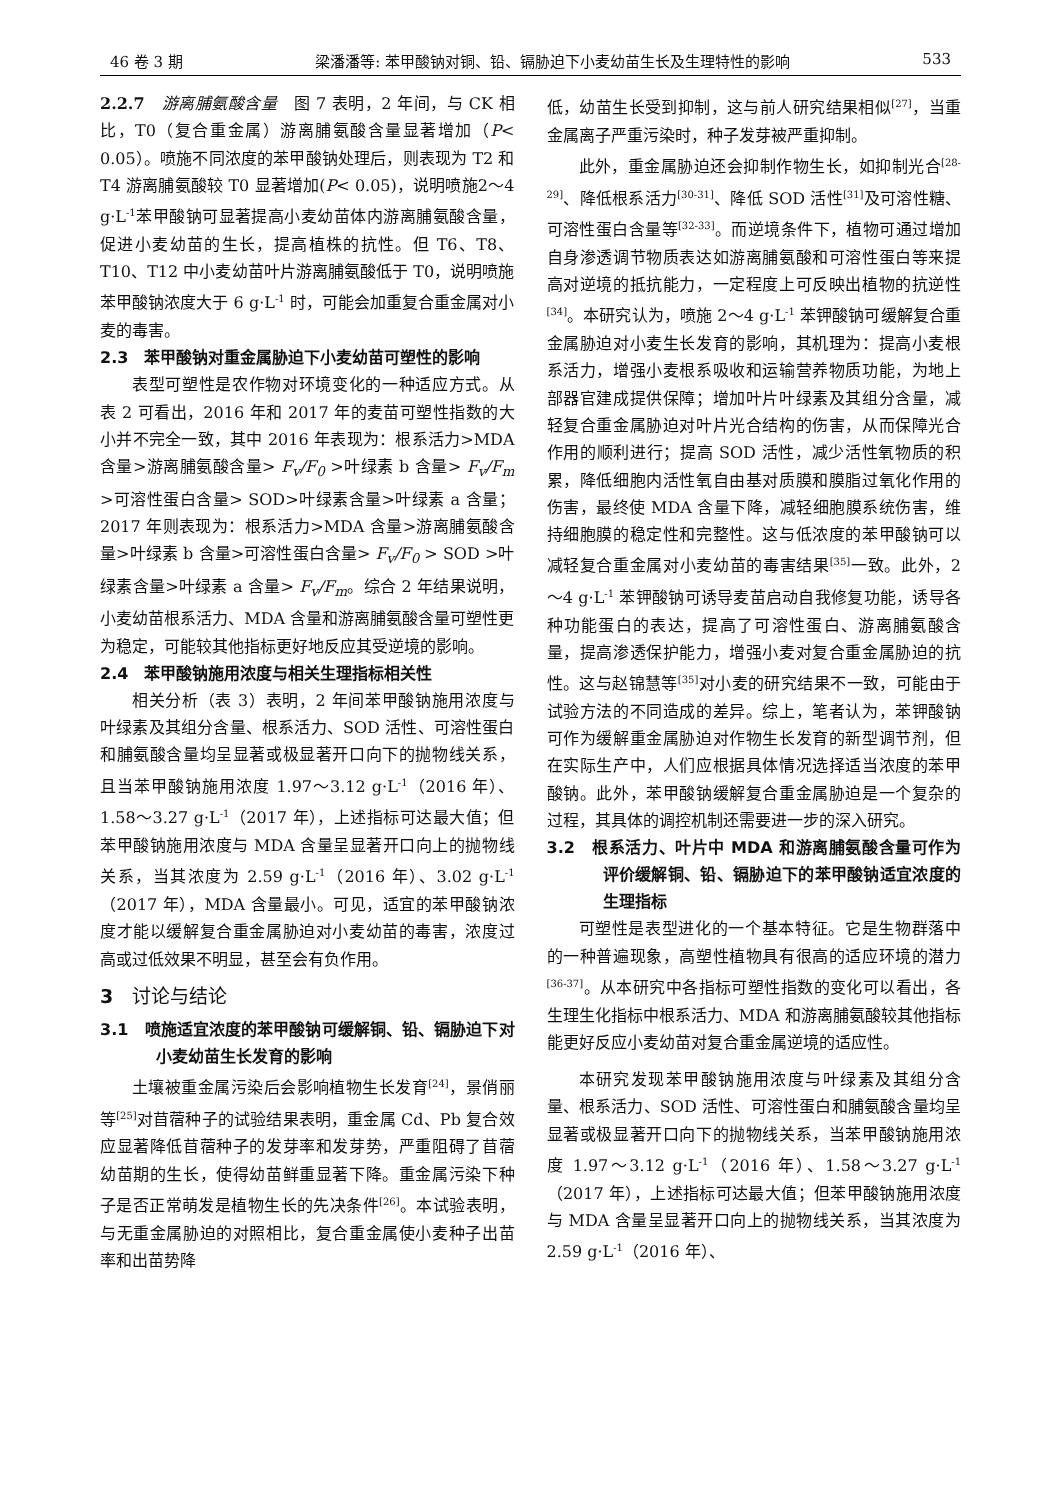46 卷 3 期 梁潘潘等: 苯甲酸钠对铜、铅、镉胁迫下小麦幼苗生长及生理特性的影响 533
2.2.7　游离脯氨酸含量　图 7 表明，2 年间，与 CK 相比，T0（复合重金属）游离脯氨酸含量显著增加（P< 0.05）。喷施不同浓度的苯甲酸钠处理后，则表现为 T2 和 T4 游离脯氨酸较 T0 显著增加(P< 0.05)，说明喷施2～4 g·L<sup>-1</sup>苯甲酸钠可显著提高小麦幼苗体内游离脯氨酸含量，促进小麦幼苗的生长，提高植株的抗性。但 T6、T8、T10、T12 中小麦幼苗叶片游离脯氨酸低于 T0，说明喷施苯甲酸钠浓度大于 6 g·L<sup>-1</sup> 时，可能会加重复合重金属对小麦的毒害。
2.3　苯甲酸钠对重金属胁迫下小麦幼苗可塑性的影响
表型可塑性是农作物对环境变化的一种适应方式。从表 2 可看出，2016 年和 2017 年的麦苗可塑性指数的大小并不完全一致，其中 2016 年表现为：根系活力>MDA 含量>游离脯氨酸含量> F<sub>v</sub>/F<sub>0</sub> >叶绿素 b 含量> F<sub>v</sub>/F<sub>m</sub> >可溶性蛋白含量> SOD>叶绿素含量>叶绿素 a 含量；2017 年则表现为：根系活力>MDA 含量>游离脯氨酸含量>叶绿素 b 含量>可溶性蛋白含量> F<sub>v</sub>/F<sub>0</sub> > SOD >叶绿素含量>叶绿素 a 含量> F<sub>v</sub>/F<sub>m</sub>。综合 2 年结果说明，小麦幼苗根系活力、MDA 含量和游离脯氨酸含量可塑性更为稳定，可能较其他指标更好地反应其受逆境的影响。
2.4　苯甲酸钠施用浓度与相关生理指标相关性
相关分析（表 3）表明，2 年间苯甲酸钠施用浓度与叶绿素及其组分含量、根系活力、SOD 活性、可溶性蛋白和脯氨酸含量均呈显著或极显著开口向下的抛物线关系，且当苯甲酸钠施用浓度 1.97～3.12 g·L<sup>-1</sup>（2016 年）、1.58～3.27 g·L<sup>-1</sup>（2017 年），上述指标可达最大值；但苯甲酸钠施用浓度与 MDA 含量呈显著开口向上的抛物线关系，当其浓度为 2.59 g·L<sup>-1</sup>（2016 年）、3.02 g·L<sup>-1</sup>（2017 年），MDA 含量最小。可见，适宜的苯甲酸钠浓度才能以缓解复合重金属胁迫对小麦幼苗的毒害，浓度过高或过低效果不明显，甚至会有负作用。
3　讨论与结论
3.1　喷施适宜浓度的苯甲酸钠可缓解铜、铅、镉胁迫下对小麦幼苗生长发育的影响
土壤被重金属污染后会影响植物生长发育<sup>[24]</sup>，景俏丽等<sup>[25]</sup>对苜蓿种子的试验结果表明，重金属 Cd、Pb 复合效应显著降低苜蓿种子的发芽率和发芽势，严重阻碍了苜蓿幼苗期的生长，使得幼苗鲜重显著下降。重金属污染下种子是否正常萌发是植物生长的先决条件<sup>[26]</sup>。本试验表明，与无重金属胁迫的对照相比，复合重金属使小麦种子出苗率和出苗势降
低，幼苗生长受到抑制，这与前人研究结果相似<sup>[27]</sup>，当重金属离子严重污染时，种子发芽被严重抑制。
此外，重金属胁迫还会抑制作物生长，如抑制光合<sup>[28-29]</sup>、降低根系活力<sup>[30-31]</sup>、降低 SOD 活性<sup>[31]</sup>及可溶性糖、可溶性蛋白含量等<sup>[32-33]</sup>。而逆境条件下，植物可通过增加自身渗透调节物质表达如游离脯氨酸和可溶性蛋白等来提高对逆境的抵抗能力，一定程度上可反映出植物的抗逆性<sup>[34]</sup>。本研究认为，喷施 2～4 g·L<sup>-1</sup> 苯钾酸钠可缓解复合重金属胁迫对小麦生长发育的影响，其机理为：提高小麦根系活力，增强小麦根系吸收和运输营养物质功能，为地上部器官建成提供保障；增加叶片叶绿素及其组分含量，减轻复合重金属胁迫对叶片光合结构的伤害，从而保障光合作用的顺利进行；提高 SOD 活性，减少活性氧物质的积累，降低细胞内活性氧自由基对质膜和膜脂过氧化作用的伤害，最终使 MDA 含量下降，减轻细胞膜系统伤害，维持细胞膜的稳定性和完整性。这与低浓度的苯甲酸钠可以减轻复合重金属对小麦幼苗的毒害结果<sup>[35]</sup>一致。此外，2～4 g·L<sup>-1</sup> 苯钾酸钠可诱导麦苗启动自我修复功能，诱导各种功能蛋白的表达，提高了可溶性蛋白、游离脯氨酸含量，提高渗透保护能力，增强小麦对复合重金属胁迫的抗性。这与赵锦慧等<sup>[35]</sup>对小麦的研究结果不一致，可能由于试验方法的不同造成的差异。综上，笔者认为，苯钾酸钠可作为缓解重金属胁迫对作物生长发育的新型调节剂，但在实际生产中，人们应根据具体情况选择适当浓度的苯甲酸钠。此外，苯甲酸钠缓解复合重金属胁迫是一个复杂的过程，其具体的调控机制还需要进一步的深入研究。
3.2　根系活力、叶片中 MDA 和游离脯氨酸含量可作为评价缓解铜、铅、镉胁迫下的苯甲酸钠适宜浓度的生理指标
可塑性是表型进化的一个基本特征。它是生物群落中的一种普遍现象，高塑性植物具有很高的适应环境的潜力<sup>[36-37]</sup>。从本研究中各指标可塑性指数的变化可以看出，各生理生化指标中根系活力、MDA 和游离脯氨酸较其他指标能更好反应小麦幼苗对复合重金属逆境的适应性。
本研究发现苯甲酸钠施用浓度与叶绿素及其组分含量、根系活力、SOD 活性、可溶性蛋白和脯氨酸含量均呈显著或极显著开口向下的抛物线关系，当苯甲酸钠施用浓度 1.97～3.12 g·L<sup>-1</sup>（2016 年）、1.58～3.27 g·L<sup>-1</sup>（2017 年），上述指标可达最大值；但苯甲酸钠施用浓度与 MDA 含量呈显著开口向上的抛物线关系，当其浓度为 2.59 g·L<sup>-1</sup>（2016 年）、